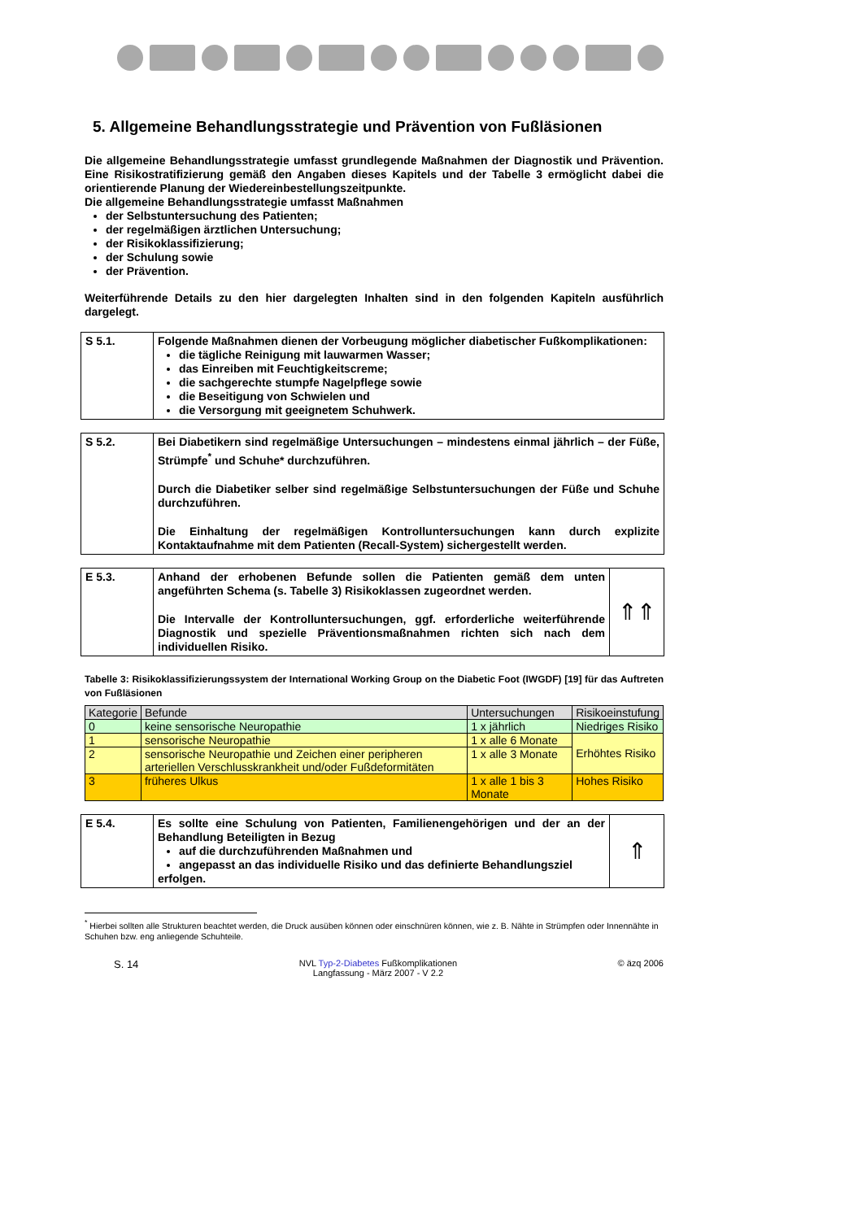5. Allgemeine Behandlungsstrategie und Prävention von Fußläsionen
Die allgemeine Behandlungsstrategie umfasst grundlegende Maßnahmen der Diagnostik und Prävention. Eine Risikostratifizierung gemäß den Angaben dieses Kapitels und der Tabelle 3 ermöglicht dabei die orientierende Planung der Wiedereinbestellungszeitpunkte.
Die allgemeine Behandlungsstrategie umfasst Maßnahmen
der Selbstuntersuchung des Patienten;
der regelmäßigen ärztlichen Untersuchung;
der Risikoklassifizierung;
der Schulung sowie
der Prävention.
Weiterführende Details zu den hier dargelegten Inhalten sind in den folgenden Kapiteln ausführlich dargelegt.
S 5.1.
Folgende Maßnahmen dienen der Vorbeugung möglicher diabetischer Fußkomplikationen:
die tägliche Reinigung mit lauwarmen Wasser;
das Einreiben mit Feuchtigkeitscreme;
die sachgerechte stumpfe Nagelpflege sowie
die Beseitigung von Schwielen und
die Versorgung mit geeignetem Schuhwerk.
S 5.2.
Bei Diabetikern sind regelmäßige Untersuchungen – mindestens einmal jährlich – der Füße, Strümpfe<sup>*</sup> und Schuhe* durchzuführen.
Durch die Diabetiker selber sind regelmäßige Selbstuntersuchungen der Füße und Schuhe durchzuführen.
Die Einhaltung der regelmäßigen Kontrolluntersuchungen kann durch explizite Kontaktaufnahme mit dem Patienten (Recall-System) sichergestellt werden.
E 5.3.
Anhand der erhobenen Befunde sollen die Patienten gemäß dem unten angeführten Schema (s. Tabelle 3) Risikoklassen zugeordnet werden.
Die Intervalle der Kontrolluntersuchungen, ggf. erforderliche weiterführende Diagnostik und spezielle Präventionsmaßnahmen richten sich nach dem individuellen Risiko.
⇑⇑
Tabelle 3: Risikoklassifizierungssystem der International Working Group on the Diabetic Foot (IWGDF) [19] für das Auftreten von Fußläsionen
| Kategorie | Befunde | Untersuchungen | Risikoeinstufung |
| --- | --- | --- | --- |
| 0 | keine sensorische Neuropathie | 1 x jährlich | Niedriges Risiko |
| 1 | sensorische Neuropathie | 1 x alle 6 Monate | Erhöhtes Risiko |
| 2 | sensorische Neuropathie und Zeichen einer peripheren arteriellen Verschlusskrankheit und/oder Fußdeformitäten | 1 x alle 3 Monate | |
| 3 | früheres Ulkus | 1 x alle 1 bis 3 Monate | Hohes Risiko |
E 5.4.
Es sollte eine Schulung von Patienten, Familienengehörigen und der an der Behandlung Beteiligten in Bezug
auf die durchzuführenden Maßnahmen und
angepasst an das individuelle Risiko und das definierte Behandlungsziel
erfolgen.
⇑
<sup>*</sup> Hierbei sollten alle Strukturen beachtet werden, die Druck ausüben können oder einschnüren können, wie z. B. Nähte in Strümpfen oder Innennähte in Schuhen bzw. eng anliegende Schuhteile.
S. 14 NVL Typ-2-Diabetes Fußkomplikationen
Langfassung - März 2007 - V 2.2 © äzq 2006